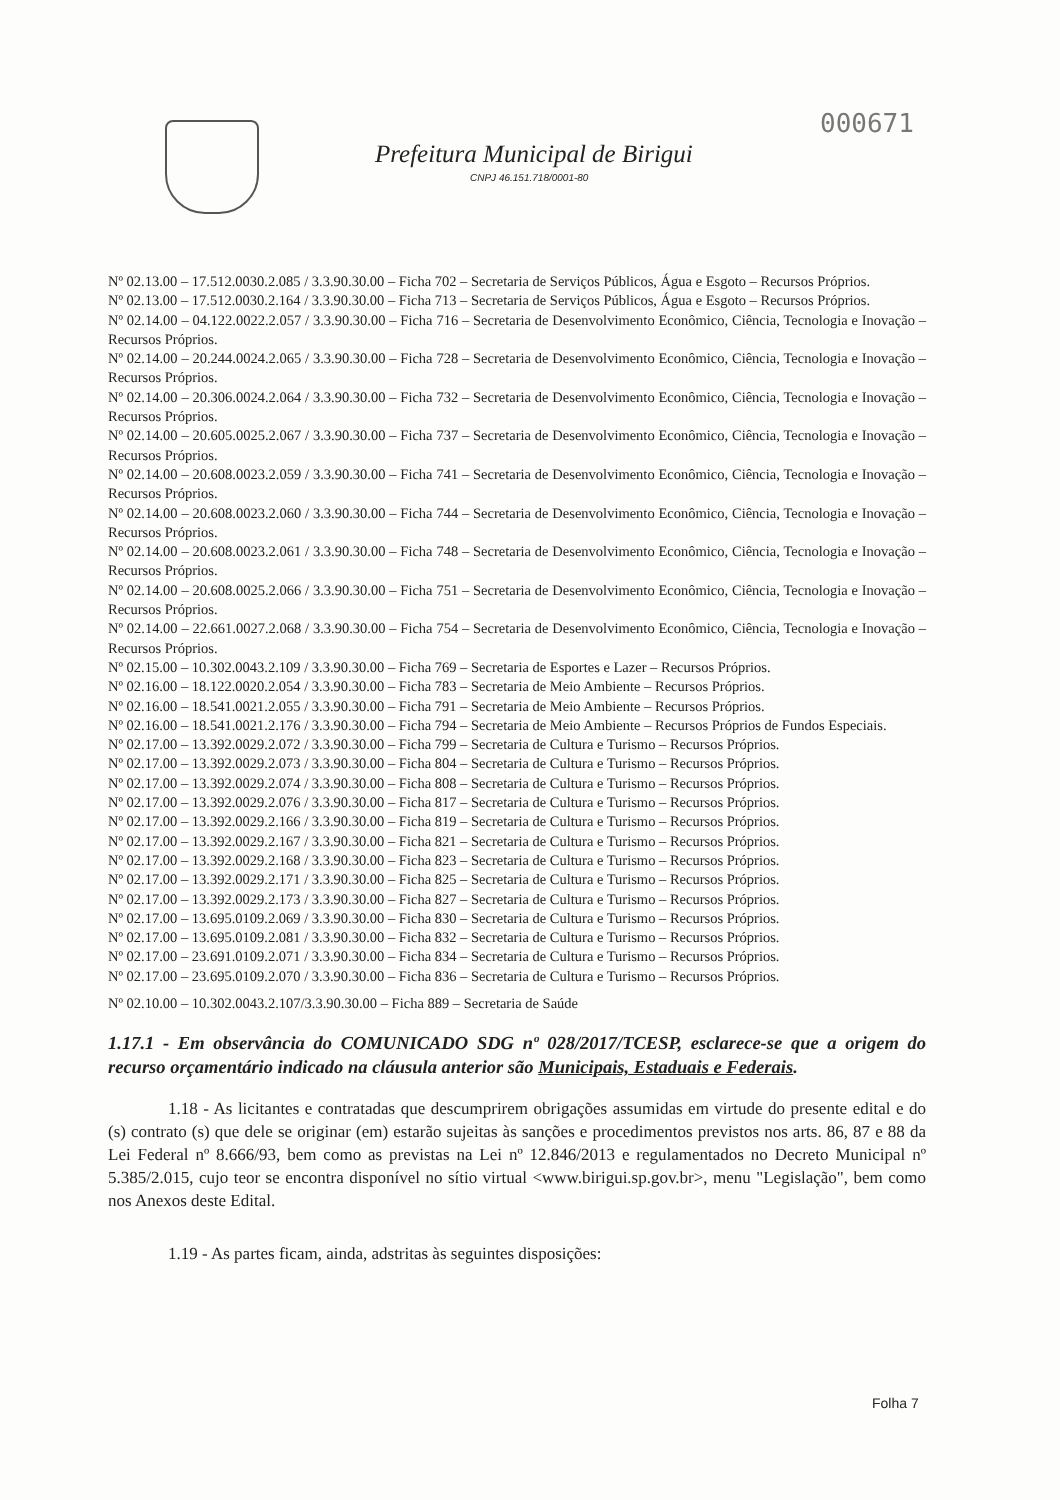Prefeitura Municipal de Birigui
CNPJ 46.151.718/0001-80
000671
Nº 02.13.00 – 17.512.0030.2.085 / 3.3.90.30.00 – Ficha 702 – Secretaria de Serviços Públicos, Água e Esgoto – Recursos Próprios.
Nº 02.13.00 – 17.512.0030.2.164 / 3.3.90.30.00 – Ficha 713 – Secretaria de Serviços Públicos, Água e Esgoto – Recursos Próprios.
Nº 02.14.00 – 04.122.0022.2.057 / 3.3.90.30.00 – Ficha 716 – Secretaria de Desenvolvimento Econômico, Ciência, Tecnologia e Inovação – Recursos Próprios.
Nº 02.14.00 – 20.244.0024.2.065 / 3.3.90.30.00 – Ficha 728 – Secretaria de Desenvolvimento Econômico, Ciência, Tecnologia e Inovação – Recursos Próprios.
Nº 02.14.00 – 20.306.0024.2.064 / 3.3.90.30.00 – Ficha 732 – Secretaria de Desenvolvimento Econômico, Ciência, Tecnologia e Inovação – Recursos Próprios.
Nº 02.14.00 – 20.605.0025.2.067 / 3.3.90.30.00 – Ficha 737 – Secretaria de Desenvolvimento Econômico, Ciência, Tecnologia e Inovação – Recursos Próprios.
Nº 02.14.00 – 20.608.0023.2.059 / 3.3.90.30.00 – Ficha 741 – Secretaria de Desenvolvimento Econômico, Ciência, Tecnologia e Inovação – Recursos Próprios.
Nº 02.14.00 – 20.608.0023.2.060 / 3.3.90.30.00 – Ficha 744 – Secretaria de Desenvolvimento Econômico, Ciência, Tecnologia e Inovação – Recursos Próprios.
Nº 02.14.00 – 20.608.0023.2.061 / 3.3.90.30.00 – Ficha 748 – Secretaria de Desenvolvimento Econômico, Ciência, Tecnologia e Inovação – Recursos Próprios.
Nº 02.14.00 – 20.608.0025.2.066 / 3.3.90.30.00 – Ficha 751 – Secretaria de Desenvolvimento Econômico, Ciência, Tecnologia e Inovação – Recursos Próprios.
Nº 02.14.00 – 22.661.0027.2.068 / 3.3.90.30.00 – Ficha 754 – Secretaria de Desenvolvimento Econômico, Ciência, Tecnologia e Inovação – Recursos Próprios.
Nº 02.15.00 – 10.302.0043.2.109 / 3.3.90.30.00 – Ficha 769 – Secretaria de Esportes e Lazer – Recursos Próprios.
Nº 02.16.00 – 18.122.0020.2.054 / 3.3.90.30.00 – Ficha 783 – Secretaria de Meio Ambiente – Recursos Próprios.
Nº 02.16.00 – 18.541.0021.2.055 / 3.3.90.30.00 – Ficha 791 – Secretaria de Meio Ambiente – Recursos Próprios.
Nº 02.16.00 – 18.541.0021.2.176 / 3.3.90.30.00 – Ficha 794 – Secretaria de Meio Ambiente – Recursos Próprios de Fundos Especiais.
Nº 02.17.00 – 13.392.0029.2.072 / 3.3.90.30.00 – Ficha 799 – Secretaria de Cultura e Turismo – Recursos Próprios.
Nº 02.17.00 – 13.392.0029.2.073 / 3.3.90.30.00 – Ficha 804 – Secretaria de Cultura e Turismo – Recursos Próprios.
Nº 02.17.00 – 13.392.0029.2.074 / 3.3.90.30.00 – Ficha 808 – Secretaria de Cultura e Turismo – Recursos Próprios.
Nº 02.17.00 – 13.392.0029.2.076 / 3.3.90.30.00 – Ficha 817 – Secretaria de Cultura e Turismo – Recursos Próprios.
Nº 02.17.00 – 13.392.0029.2.166 / 3.3.90.30.00 – Ficha 819 – Secretaria de Cultura e Turismo – Recursos Próprios.
Nº 02.17.00 – 13.392.0029.2.167 / 3.3.90.30.00 – Ficha 821 – Secretaria de Cultura e Turismo – Recursos Próprios.
Nº 02.17.00 – 13.392.0029.2.168 / 3.3.90.30.00 – Ficha 823 – Secretaria de Cultura e Turismo – Recursos Próprios.
Nº 02.17.00 – 13.392.0029.2.171 / 3.3.90.30.00 – Ficha 825 – Secretaria de Cultura e Turismo – Recursos Próprios.
Nº 02.17.00 – 13.392.0029.2.173 / 3.3.90.30.00 – Ficha 827 – Secretaria de Cultura e Turismo – Recursos Próprios.
Nº 02.17.00 – 13.695.0109.2.069 / 3.3.90.30.00 – Ficha 830 – Secretaria de Cultura e Turismo – Recursos Próprios.
Nº 02.17.00 – 13.695.0109.2.081 / 3.3.90.30.00 – Ficha 832 – Secretaria de Cultura e Turismo – Recursos Próprios.
Nº 02.17.00 – 23.691.0109.2.071 / 3.3.90.30.00 – Ficha 834 – Secretaria de Cultura e Turismo – Recursos Próprios.
Nº 02.17.00 – 23.695.0109.2.070 / 3.3.90.30.00 – Ficha 836 – Secretaria de Cultura e Turismo – Recursos Próprios.
Nº 02.10.00 – 10.302.0043.2.107/3.3.90.30.00 – Ficha 889 – Secretaria de Saúde
1.17.1 - Em observância do COMUNICADO SDG nº 028/2017/TCESP, esclarece-se que a origem do recurso orçamentário indicado na cláusula anterior são Municipais, Estaduais e Federais.
1.18 - As licitantes e contratadas que descumprirem obrigações assumidas em virtude do presente edital e do (s) contrato (s) que dele se originar (em) estarão sujeitas às sanções e procedimentos previstos nos arts. 86, 87 e 88 da Lei Federal nº 8.666/93, bem como as previstas na Lei nº 12.846/2013 e regulamentados no Decreto Municipal nº 5.385/2.015, cujo teor se encontra disponível no sítio virtual <www.birigui.sp.gov.br>, menu "Legislação", bem como nos Anexos deste Edital.
1.19 - As partes ficam, ainda, adstritas às seguintes disposições:
Folha 7